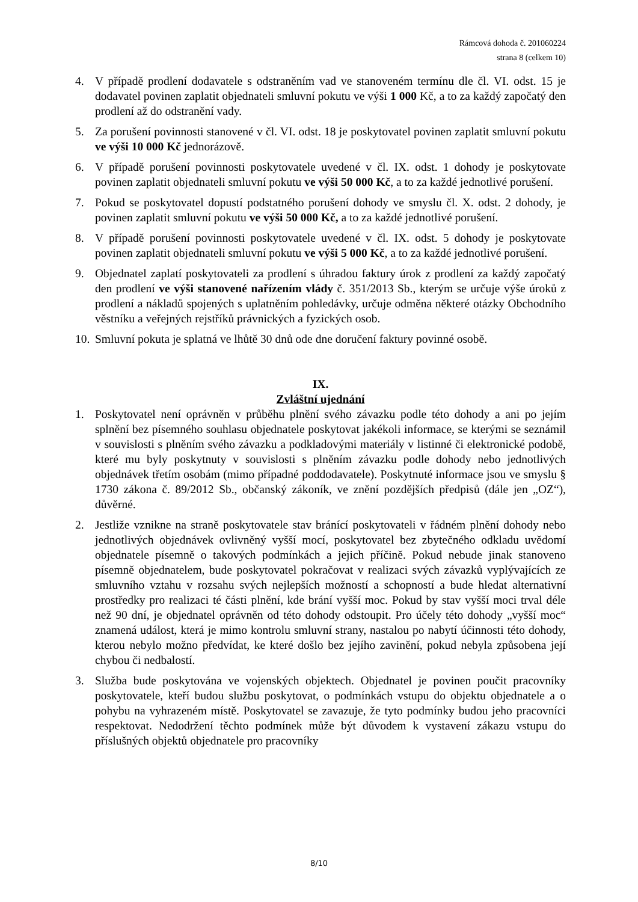Rámcová dohoda č. 201060224
strana 8 (celkem 10)
4. V případě prodlení dodavatele s odstraněním vad ve stanoveném termínu dle čl. VI. odst. 15 je dodavatel povinen zaplatit objednateli smluvní pokutu ve výši 1 000 Kč, a to za každý započatý den prodlení až do odstranění vady.
5. Za porušení povinnosti stanovené v čl. VI. odst. 18 je poskytovatel povinen zaplatit smluvní pokutu ve výši 10 000 Kč jednorázově.
6. V případě porušení povinnosti poskytovatele uvedené v čl. IX. odst. 1 dohody je poskytovate povinen zaplatit objednateli smluvní pokutu ve výši 50 000 Kč, a to za každé jednotlivé porušení.
7. Pokud se poskytovatel dopustí podstatného porušení dohody ve smyslu čl. X. odst. 2 dohody, je povinen zaplatit smluvní pokutu ve výši 50 000 Kč, a to za každé jednotlivé porušení.
8. V případě porušení povinnosti poskytovatele uvedené v čl. IX. odst. 5 dohody je poskytovate povinen zaplatit objednateli smluvní pokutu ve výši 5 000 Kč, a to za každé jednotlivé porušení.
9. Objednatel zaplatí poskytovateli za prodlení s úhradou faktury úrok z prodlení za každý započatý den prodlení ve výši stanovené nařízením vlády č. 351/2013 Sb., kterým se určuje výše úroků z prodlení a nákladů spojených s uplatněním pohledávky, určuje odměna některé otázky Obchodního věstníku a veřejných rejstříků právnických a fyzických osob.
10. Smluvní pokuta je splatná ve lhůtě 30 dnů ode dne doručení faktury povinné osobě.
IX.
Zvláštní ujednání
1. Poskytovatel není oprávněn v průběhu plnění svého závazku podle této dohody a ani po jejím splnění bez písemného souhlasu objednatele poskytovat jakékoli informace, se kterými se seznámil v souvislosti s plněním svého závazku a podkladovými materiály v listinné či elektronické podobě, které mu byly poskytnuty v souvislosti s plněním závazku podle dohody nebo jednotlivých objednávek třetím osobám (mimo případné poddodavatele). Poskytnuté informace jsou ve smyslu § 1730 zákona č. 89/2012 Sb., občanský zákoník, ve znění pozdějších předpisů (dále jen „OZ“), důvěrné.
2. Jestliže vznikne na straně poskytovatele stav bránící poskytovateli v řádném plnění dohody nebo jednotlivých objednávek ovlivněný vyšší mocí, poskytovatel bez zbytečného odkladu uvědomí objednatele písemně o takových podmínkách a jejich příčině. Pokud nebude jinak stanoveno písemně objednatelem, bude poskytovatel pokračovat v realizaci svých závazků vyplývajících ze smluvního vztahu v rozsahu svých nejlepších možností a schopností a bude hledat alternativní prostředky pro realizaci té části plnění, kde brání vyšší moc. Pokud by stav vyšší moci trval déle než 90 dní, je objednatel oprávněn od této dohody odstoupit. Pro účely této dohody „vyšší moc“ znamená událost, která je mimo kontrolu smluvní strany, nastalou po nabytí účinnosti této dohody, kterou nebylo možno předvídat, ke které došlo bez jejího zavinění, pokud nebyla způsobena její chybou či nedbalostí.
3. Služba bude poskytována ve vojenských objektech. Objednatel je povinen poučit pracovníky poskytovatele, kteří budou službu poskytovat, o podmínkách vstupu do objektu objednatele a o pohybu na vyhrazeném místě. Poskytovatel se zavazuje, že tyto podmínky budou jeho pracovníci respektovat. Nedodržení těchto podmínek může být důvodem k vystavení zákazu vstupu do příslušných objektů objednatele pro pracovníky
8/10